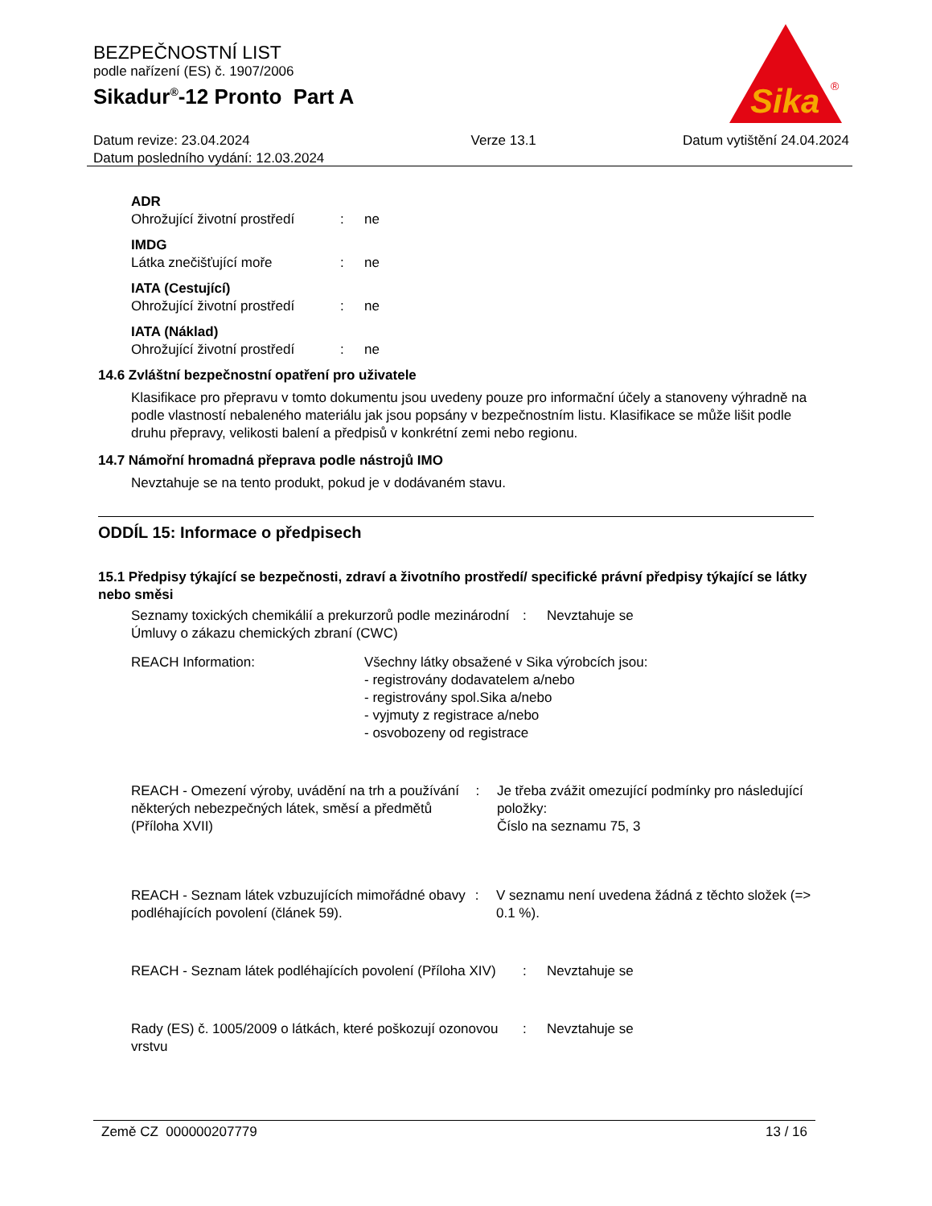BEZPEČNOSTNÍ LIST
podle nařízení (ES) č. 1907/2006
Sikadur<sup>®</sup>-12 Pronto Part A
Sika
®
Datum revize: 23.04.2024
Datum posledního vydání: 12.03.2024
Verze 13.1 Datum vytištění 24.04.2024
ADR
Ohrožující životní prostředí
: ne
IMDG
Látka znečišťující moře : ne
IATA (Cestující)
Ohrožující životní prostředí
: ne
IATA (Náklad)
Ohrožující životní prostředí
: ne
14.6 Zvláštní bezpečnostní opatření pro uživatele
Klasifikace pro přepravu v tomto dokumentu jsou uvedeny pouze pro informační účely a stanoveny výhradně na podle vlastností nebaleného materiálu jak jsou popsány v bezpečnostním listu. Klasifikace se může lišit podle druhu přepravy, velikosti balení a předpisů v konkrétní zemi nebo regionu.
14.7 Námořní hromadná přeprava podle nástrojů IMO
Nevztahuje se na tento produkt, pokud je v dodávaném stavu.
ODDÍL 15: Informace o předpisech
15.1 Předpisy týkající se bezpečnosti, zdraví a životního prostředí/ specifické právní předpisy týkající se látky nebo směsi
Seznamy toxických chemikálií a prekurzorů podle mezinárodní Úmluvy o zákazu chemických zbraní (CWC)
: Nevztahuje se
REACH Information: Všechny látky obsažené v Sika výrobcích jsou:
- registrovány dodavatelem a/nebo
- registrovány spol.Sika a/nebo
- vyjmuty z registrace a/nebo
- osvobozeny od registrace
REACH - Omezení výroby, uvádění na trh a používání některých nebezpečných látek, směsí a předmětů (Příloha XVII)
: Je třeba zvážit omezující podmínky pro následující položky:
Číslo na seznamu 75, 3
REACH - Seznam látek vzbuzujících mimořádné obavy podléhajících povolení (článek 59).
: V seznamu není uvedena žádná z těchto složek (=> 0.1 %).
REACH - Seznam látek podléhajících povolení (Příloha XIV)
: Nevztahuje se
Rady (ES) č. 1005/2009 o látkách, které poškozují ozonovou vrstvu
: Nevztahuje se
Země CZ 000000207779 13 / 16